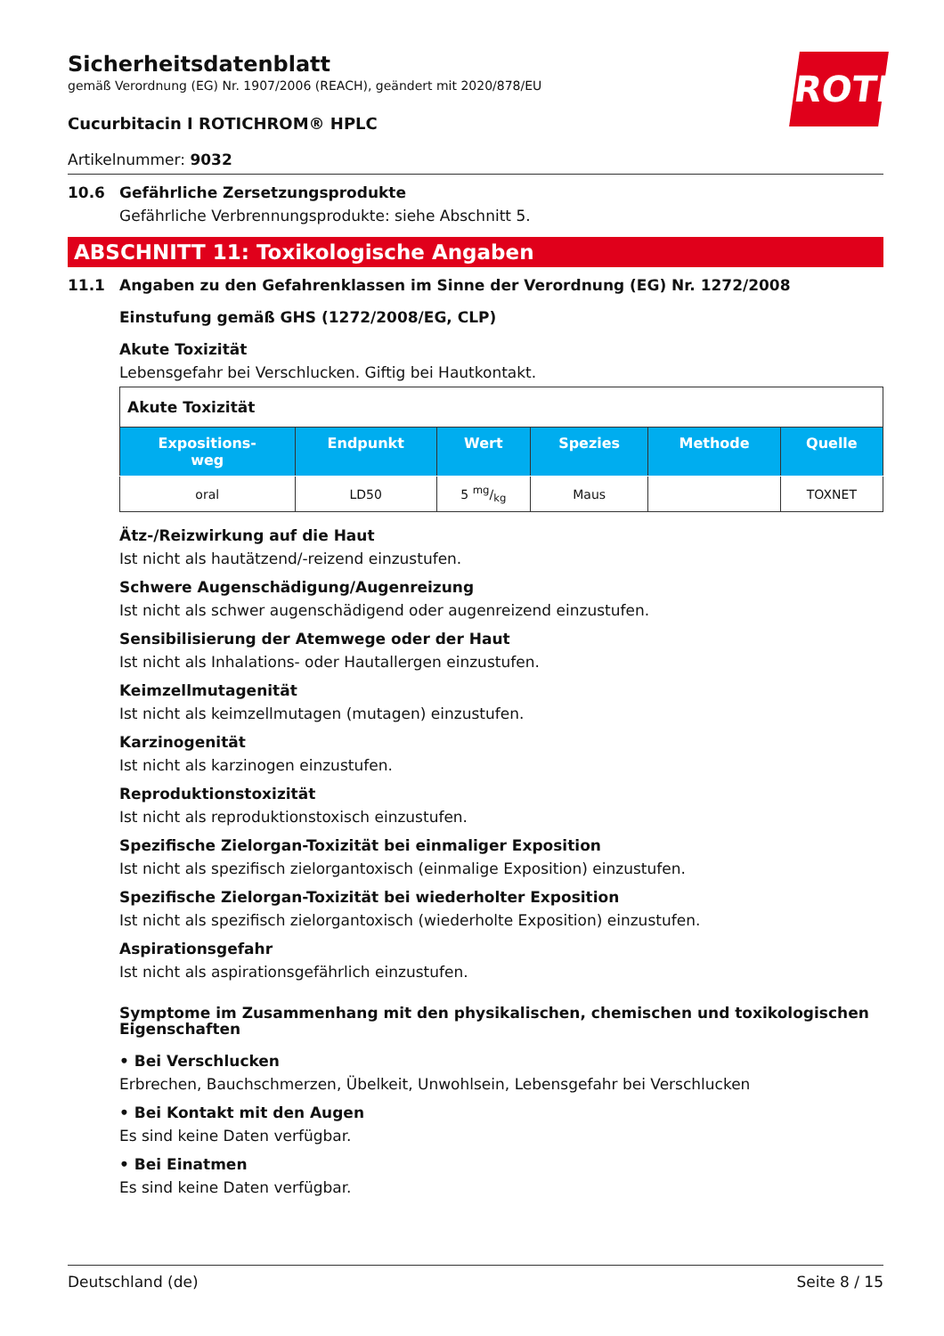ROTH
Sicherheitsdatenblatt
gemäß Verordnung (EG) Nr. 1907/2006 (REACH), geändert mit 2020/878/EU
Cucurbitacin I ROTICHROM® HPLC
Artikelnummer: 9032
10.6 Gefährliche Zersetzungsprodukte
Gefährliche Verbrennungsprodukte: siehe Abschnitt 5.
ABSCHNITT 11: Toxikologische Angaben
11.1 Angaben zu den Gefahrenklassen im Sinne der Verordnung (EG) Nr. 1272/2008
Einstufung gemäß GHS (1272/2008/EG, CLP)
Akute Toxizität
Lebensgefahr bei Verschlucken. Giftig bei Hautkontakt.
| Akute Toxizität | | | | | |
| Expositions- weg | Endpunkt | Wert | Spezies | Methode | Quelle |
| oral | LD50 | 5 mg/kg | Maus | | TOXNET |
Ätz-/Reizwirkung auf die Haut
Ist nicht als hautätzend/-reizend einzustufen.
Schwere Augenschädigung/Augenreizung
Ist nicht als schwer augenschädigend oder augenreizend einzustufen.
Sensibilisierung der Atemwege oder der Haut
Ist nicht als Inhalations- oder Hautallergen einzustufen.
Keimzellmutagenität
Ist nicht als keimzellmutagen (mutagen) einzustufen.
Karzinogenität
Ist nicht als karzinogen einzustufen.
Reproduktionstoxizität
Ist nicht als reproduktionstoxisch einzustufen.
Spezifische Zielorgan-Toxizität bei einmaliger Exposition
Ist nicht als spezifisch zielorgantoxisch (einmalige Exposition) einzustufen.
Spezifische Zielorgan-Toxizität bei wiederholter Exposition
Ist nicht als spezifisch zielorgantoxisch (wiederholte Exposition) einzustufen.
Aspirationsgefahr
Ist nicht als aspirationsgefährlich einzustufen.
Symptome im Zusammenhang mit den physikalischen, chemischen und toxikologischen Eigenschaften
• Bei Verschlucken
Erbrechen, Bauchschmerzen, Übelkeit, Unwohlsein, Lebensgefahr bei Verschlucken
• Bei Kontakt mit den Augen
Es sind keine Daten verfügbar.
• Bei Einatmen
Es sind keine Daten verfügbar.
Deutschland (de) Seite 8 / 15